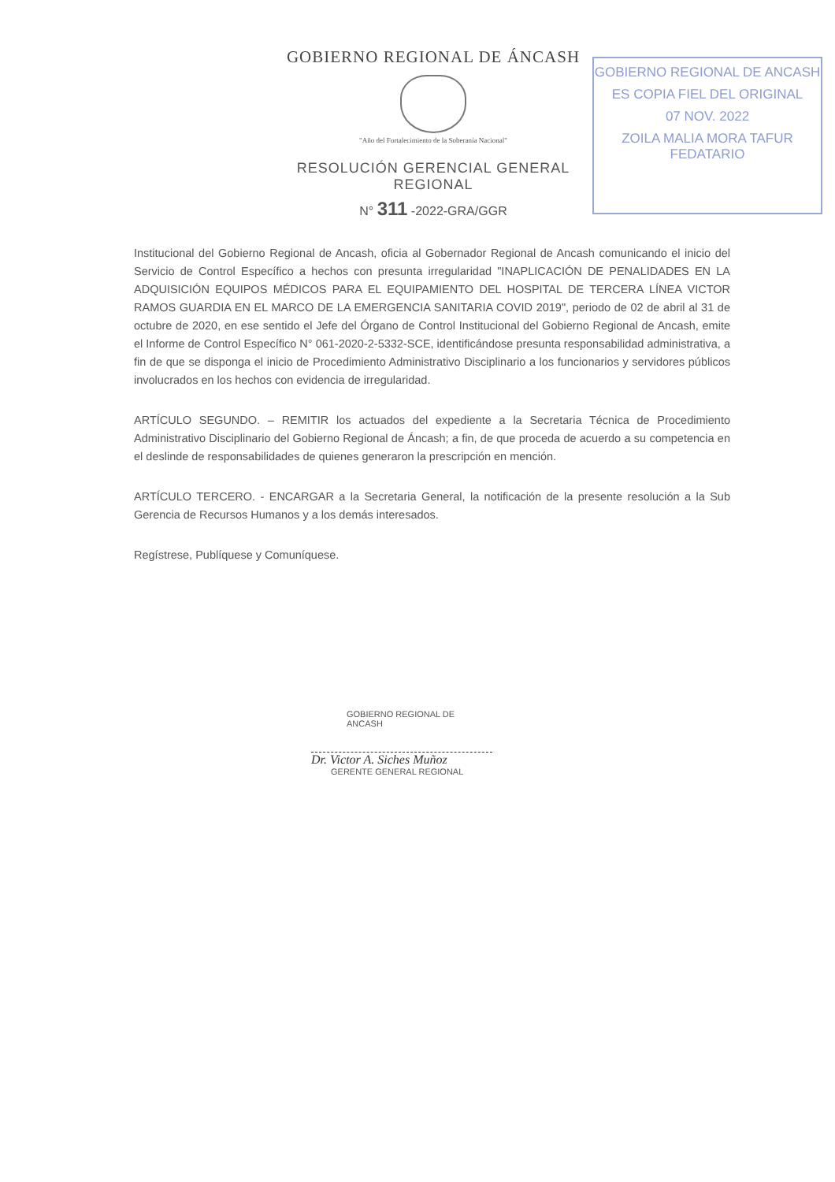GOBIERNO REGIONAL DE ÁNCASH
"Año del Fortalecimiento de la Soberanía Nacional"
RESOLUCIÓN GERENCIAL GENERAL REGIONAL
N° 311 -2022-GRA/GGR
GOBIERNO REGIONAL DE ANCASH
ES COPIA FIEL DEL ORIGINAL
07 NOV. 2022
ZOILA MALIA MORA TAFUR
FEDATARIO
Institucional del Gobierno Regional de Ancash, oficia al Gobernador Regional de Ancash comunicando el inicio del Servicio de Control Específico a hechos con presunta irregularidad "INAPLICACIÓN DE PENALIDADES EN LA ADQUISICIÓN EQUIPOS MÉDICOS PARA EL EQUIPAMIENTO DEL HOSPITAL DE TERCERA LÍNEA VICTOR RAMOS GUARDIA EN EL MARCO DE LA EMERGENCIA SANITARIA COVID 2019", periodo de 02 de abril al 31 de octubre de 2020, en ese sentido el Jefe del Órgano de Control Institucional del Gobierno Regional de Ancash, emite el Informe de Control Específico N° 061-2020-2-5332-SCE, identificándose presunta responsabilidad administrativa, a fin de que se disponga el inicio de Procedimiento Administrativo Disciplinario a los funcionarios y servidores públicos involucrados en los hechos con evidencia de irregularidad.
ARTÍCULO SEGUNDO. – REMITIR los actuados del expediente a la Secretaria Técnica de Procedimiento Administrativo Disciplinario del Gobierno Regional de Áncash; a fin, de que proceda de acuerdo a su competencia en el deslinde de responsabilidades de quienes generaron la prescripción en mención.
ARTÍCULO TERCERO. - ENCARGAR a la Secretaria General, la notificación de la presente resolución a la Sub Gerencia de Recursos Humanos y a los demás interesados.
Regístrese, Publíquese y Comuníquese.
GOBIERNO REGIONAL DE ANCASH
Dr. Victor A. Siches Muñoz
GERENTE GENERAL REGIONAL